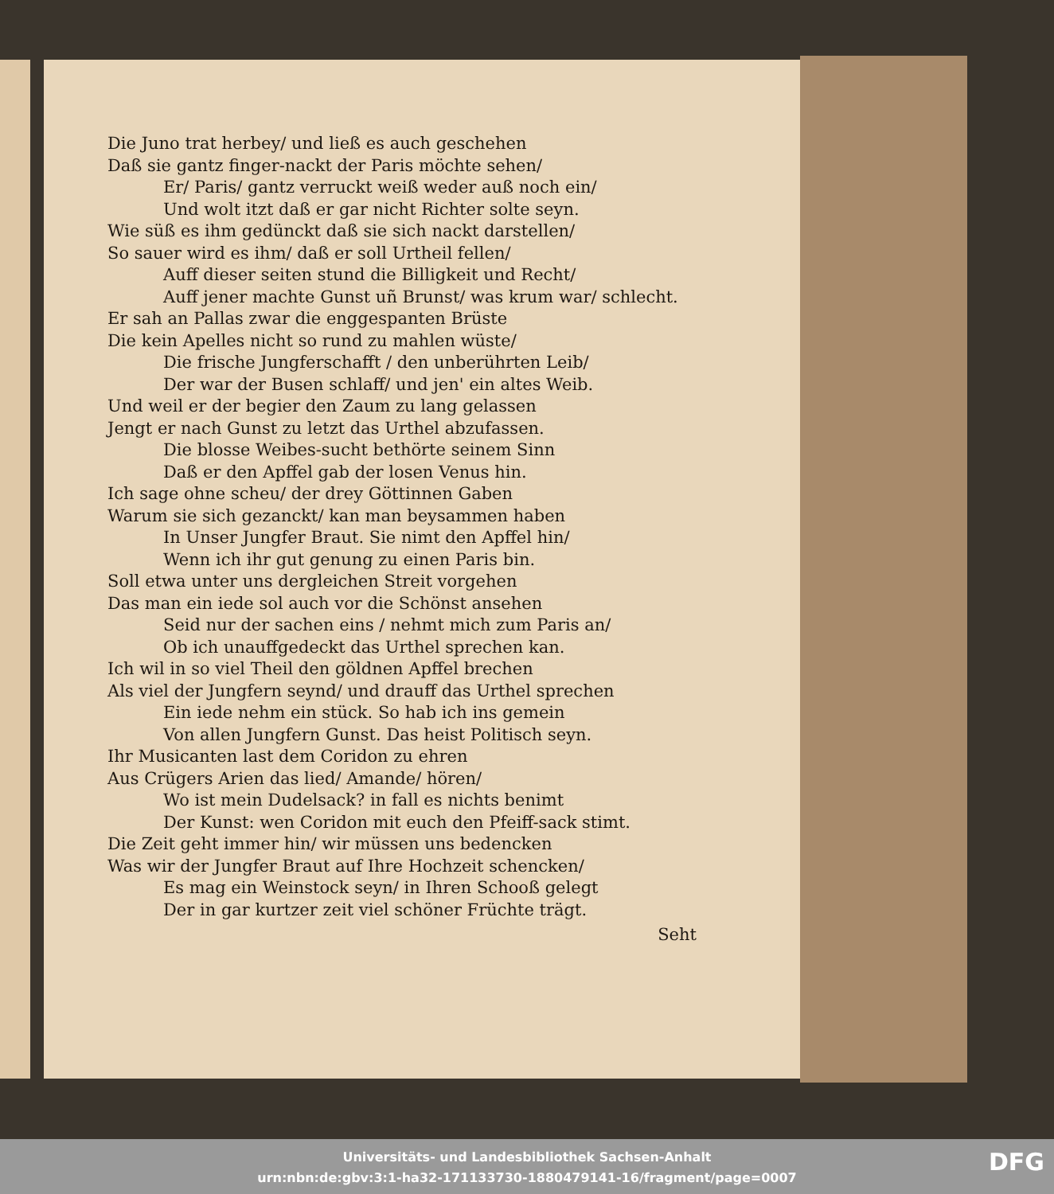Die Juno trat herbey/ und ließ es auch geschehen
Daß sie gantz finger-nackt der Paris möchte sehen/
Er/ Paris/ gantz verruckt weiß weder auß noch ein/
Und wolt itzt daß er gar nicht Richter solte seyn.
Wie süß es ihm gedünckt daß sie sich nackt darstellen/
So sauer wird es ihm/ daß er soll Urtheil fellen/
Auff dieser seiten stund die Billigkeit und Recht/
Auff jener machte Gunst uñ Brunst/ was krum war/ schlecht.
Er sah an Pallas zwar die enggespanten Brüste
Die kein Apelles nicht so rund zu mahlen wüste/
Die frische Jungferschafft / den unberührten Leib/
Der war der Busen schlaff/ und jen' ein altes Weib.
Und weil er der begier den Zaum zu lang gelassen
Jengt er nach Gunst zu letzt das Urthel abzufassen.
Die blosse Weibes-sucht bethörte seinem Sinn
Daß er den Apffel gab der losen Venus hin.
Ich sage ohne scheu/ der drey Göttinnen Gaben
Warum sie sich gezanckt/ kan man beysammen haben
In Unser Jungfer Braut. Sie nimt den Apffel hin/
Wenn ich ihr gut genung zu einen Paris bin.
Soll etwa unter uns dergleichen Streit vorgehen
Das man ein iede sol auch vor die Schönst ansehen
Seid nur der sachen eins / nehmt mich zum Paris an/
Ob ich unauffgedeckt das Urthel sprechen kan.
Ich wil in so viel Theil den göldnen Apffel brechen
Als viel der Jungfern seynd/ und drauff das Urthel sprechen
Ein iede nehm ein stück. So hab ich ins gemein
Von allen Jungfern Gunst. Das heist Politisch seyn.
Ihr Musicanten last dem Coridon zu ehren
Aus Crügers Arien das lied/ Amande/ hören/
Wo ist mein Dudelsack? in fall es nichts benimt
Der Kunst: wen Coridon mit euch den Pfeiff-sack stimt.
Die Zeit geht immer hin/ wir müssen uns bedencken
Was wir der Jungfer Braut auf Ihre Hochzeit schencken/
Es mag ein Weinstock seyn/ in Ihren Schooß gelegt
Der in gar kurtzer zeit viel schöner Früchte trägt.
Seht
Universitäts- und Landesbibliothek Sachsen-Anhalt
urn:nbn:de:gbv:3:1-ha32-171133730-1880479141-16/fragment/page=0007
DFG